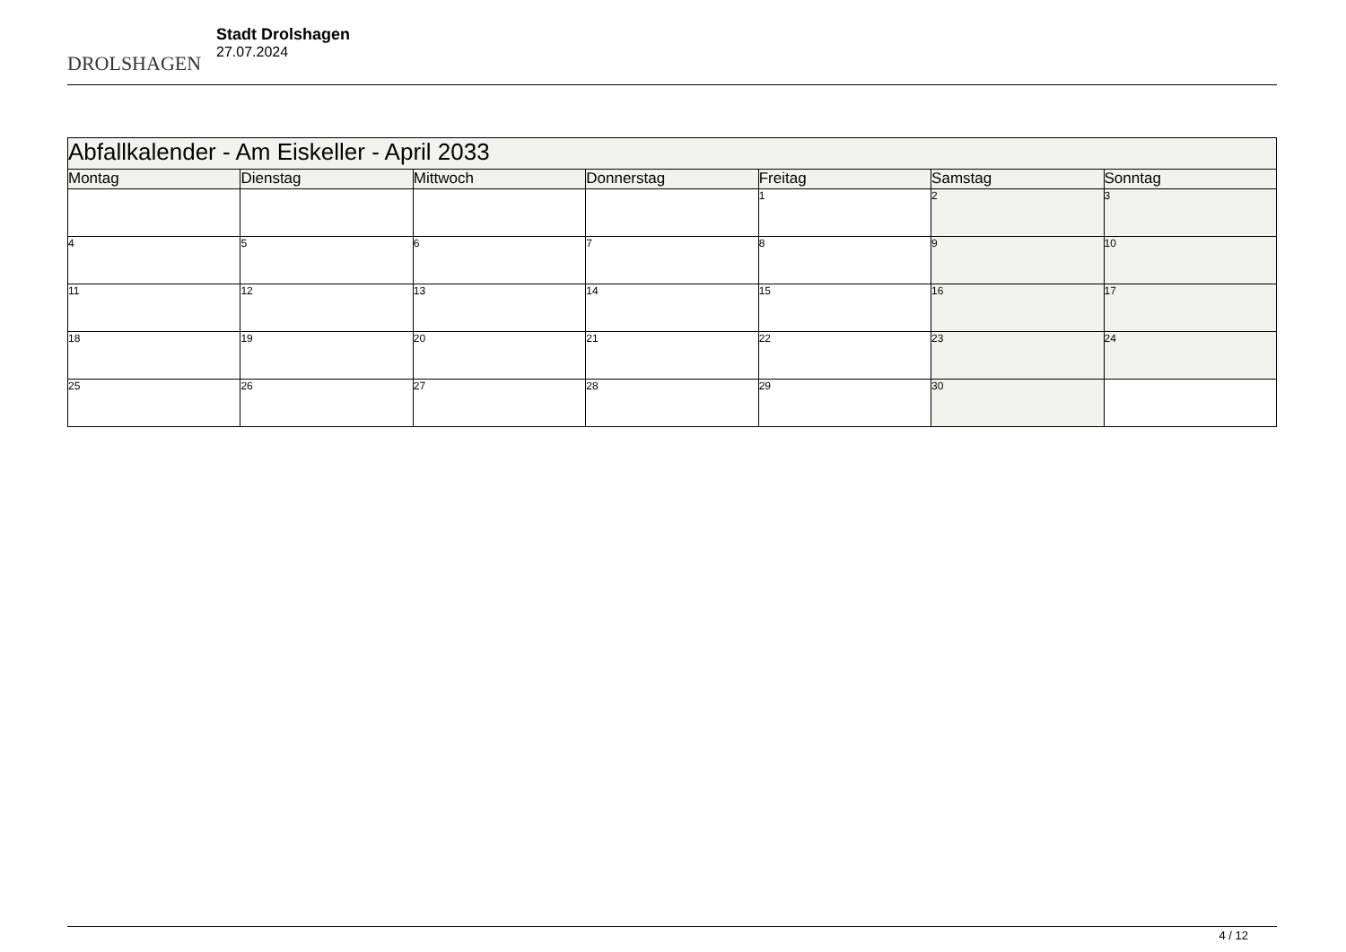DROLSHAGEN
Stadt Drolshagen
27.07.2024
| Abfallkalender - Am Eiskeller - April 2033 | | | | | | |
| --- | --- | --- | --- | --- | --- | --- |
| Montag | Dienstag | Mittwoch | Donnerstag | Freitag | Samstag | Sonntag |
| | | | | 1 | 2 | 3 |
| 4 | 5 | 6 | 7 | 8 | 9 | 10 |
| 11 | 12 | 13 | 14 | 15 | 16 | 17 |
| 18 | 19 | 20 | 21 | 22 | 23 | 24 |
| 25 | 26 | 27 | 28 | 29 | 30 | |
4 / 12